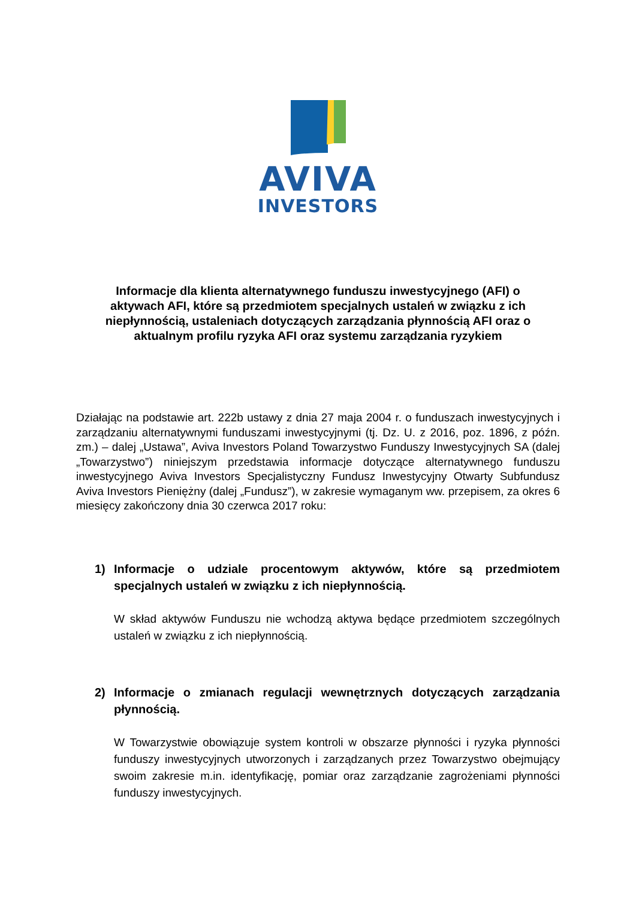AVIVA
INVESTORS
Informacje dla klienta alternatywnego funduszu inwestycyjnego (AFI) o aktywach AFI, które są przedmiotem specjalnych ustaleń w związku z ich niepłynnością, ustaleniach dotyczących zarządzania płynnością AFI oraz o aktualnym profilu ryzyka AFI oraz systemu zarządzania ryzykiem
Działając na podstawie art. 222b ustawy z dnia 27 maja 2004 r. o funduszach inwestycyjnych i zarządzaniu alternatywnymi funduszami inwestycyjnymi (tj. Dz. U. z 2016, poz. 1896, z późn. zm.) – dalej „Ustawa”, Aviva Investors Poland Towarzystwo Funduszy Inwestycyjnych SA (dalej „Towarzystwo”) niniejszym przedstawia informacje dotyczące alternatywnego funduszu inwestycyjnego Aviva Investors Specjalistyczny Fundusz Inwestycyjny Otwarty Subfundusz Aviva Investors Pieniężny (dalej „Fundusz”), w zakresie wymaganym ww. przepisem, za okres 6 miesięcy zakończony dnia 30 czerwca 2017 roku:
1) Informacje o udziale procentowym aktywów, które są przedmiotem specjalnych ustaleń w związku z ich niepłynnością.
W skład aktywów Funduszu nie wchodzą aktywa będące przedmiotem szczególnych ustaleń w związku z ich niepłynnością.
2) Informacje o zmianach regulacji wewnętrznych dotyczących zarządzania płynnością.
W Towarzystwie obowiązuje system kontroli w obszarze płynności i ryzyka płynności funduszy inwestycyjnych utworzonych i zarządzanych przez Towarzystwo obejmujący swoim zakresie m.in. identyfikację, pomiar oraz zarządzanie zagrożeniami płynności funduszy inwestycyjnych.